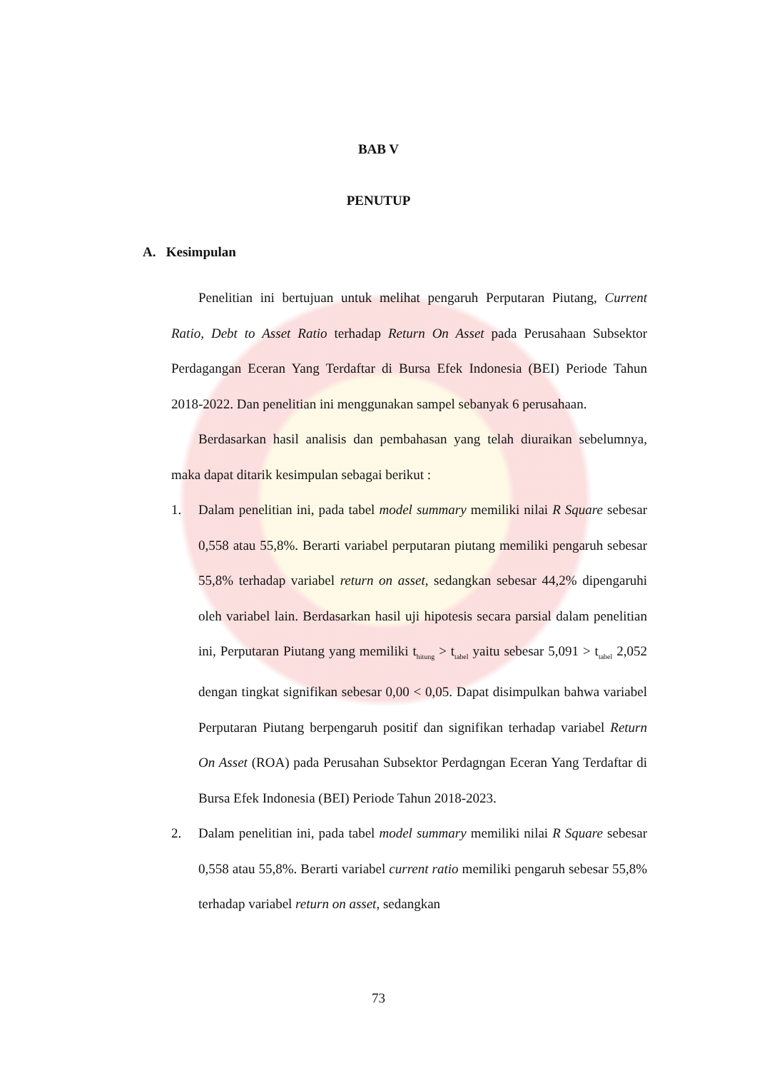BAB V
PENUTUP
A. Kesimpulan
Penelitian ini bertujuan untuk melihat pengaruh Perputaran Piutang, Current Ratio, Debt to Asset Ratio terhadap Return On Asset pada Perusahaan Subsektor Perdagangan Eceran Yang Terdaftar di Bursa Efek Indonesia (BEI) Periode Tahun 2018-2022. Dan penelitian ini menggunakan sampel sebanyak 6 perusahaan.
Berdasarkan hasil analisis dan pembahasan yang telah diuraikan sebelumnya, maka dapat ditarik kesimpulan sebagai berikut :
1. Dalam penelitian ini, pada tabel model summary memiliki nilai R Square sebesar 0,558 atau 55,8%. Berarti variabel perputaran piutang memiliki pengaruh sebesar 55,8% terhadap variabel return on asset, sedangkan sebesar 44,2% dipengaruhi oleh variabel lain. Berdasarkan hasil uji hipotesis secara parsial dalam penelitian ini, Perputaran Piutang yang memiliki t<sub>hitung</sub> > t<sub>tabel</sub> yaitu sebesar 5,091 > t<sub>tabel</sub> 2,052 dengan tingkat signifikan sebesar 0,00 < 0,05. Dapat disimpulkan bahwa variabel Perputaran Piutang berpengaruh positif dan signifikan terhadap variabel Return On Asset (ROA) pada Perusahan Subsektor Perdagngan Eceran Yang Terdaftar di Bursa Efek Indonesia (BEI) Periode Tahun 2018-2023.
2. Dalam penelitian ini, pada tabel model summary memiliki nilai R Square sebesar 0,558 atau 55,8%. Berarti variabel current ratio memiliki pengaruh sebesar 55,8% terhadap variabel return on asset, sedangkan
73